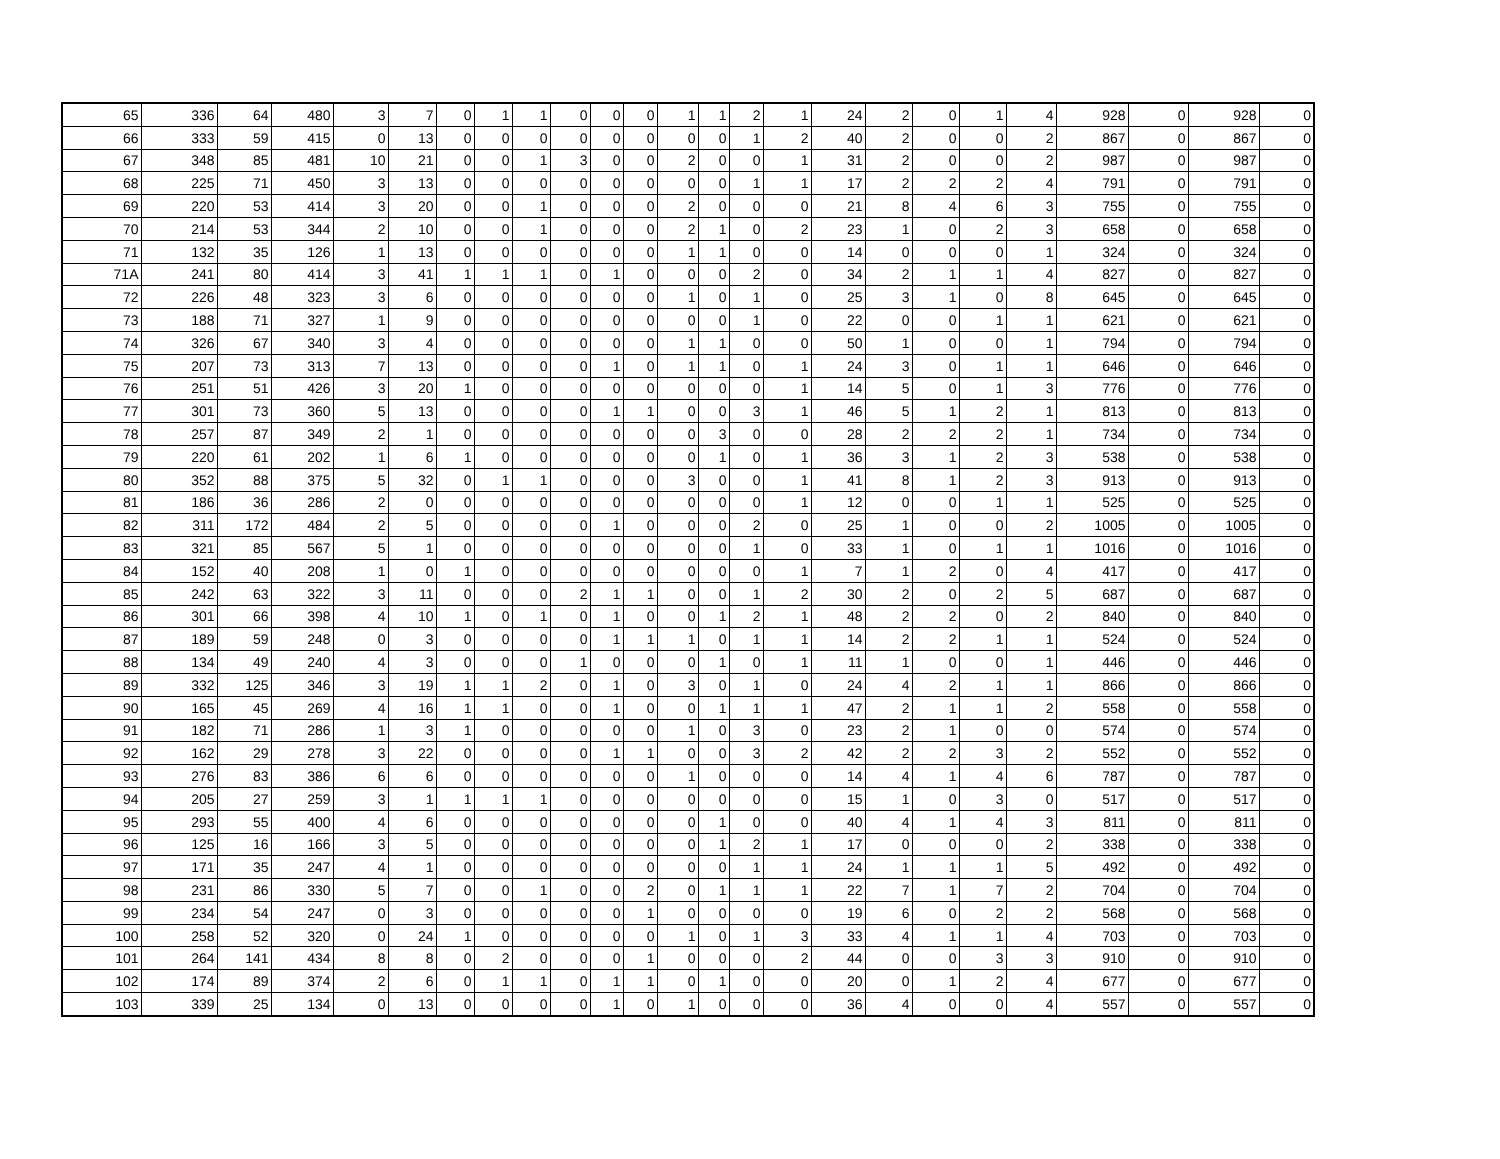| 65 | 336 | 64 | 480 | 3 | 7 | 0 | 1 | 1 | 0 | 0 | 0 | 1 | 1 | 2 | 1 | 24 | 2 | 0 | 1 | 4 | 928 | 0 | 928 | 0 |
| 66 | 333 | 59 | 415 | 0 | 13 | 0 | 0 | 0 | 0 | 0 | 0 | 0 | 0 | 1 | 2 | 40 | 2 | 0 | 0 | 2 | 867 | 0 | 867 | 0 |
| 67 | 348 | 85 | 481 | 10 | 21 | 0 | 0 | 1 | 3 | 0 | 0 | 2 | 0 | 0 | 1 | 31 | 2 | 0 | 0 | 2 | 987 | 0 | 987 | 0 |
| 68 | 225 | 71 | 450 | 3 | 13 | 0 | 0 | 0 | 0 | 0 | 0 | 0 | 0 | 1 | 1 | 17 | 2 | 2 | 2 | 4 | 791 | 0 | 791 | 0 |
| 69 | 220 | 53 | 414 | 3 | 20 | 0 | 0 | 1 | 0 | 0 | 0 | 2 | 0 | 0 | 0 | 21 | 8 | 4 | 6 | 3 | 755 | 0 | 755 | 0 |
| 70 | 214 | 53 | 344 | 2 | 10 | 0 | 0 | 1 | 0 | 0 | 0 | 2 | 1 | 0 | 2 | 23 | 1 | 0 | 2 | 3 | 658 | 0 | 658 | 0 |
| 71 | 132 | 35 | 126 | 1 | 13 | 0 | 0 | 0 | 0 | 0 | 0 | 1 | 1 | 0 | 0 | 14 | 0 | 0 | 0 | 1 | 324 | 0 | 324 | 0 |
| 71A | 241 | 80 | 414 | 3 | 41 | 1 | 1 | 1 | 0 | 1 | 0 | 0 | 0 | 2 | 0 | 34 | 2 | 1 | 1 | 4 | 827 | 0 | 827 | 0 |
| 72 | 226 | 48 | 323 | 3 | 6 | 0 | 0 | 0 | 0 | 0 | 0 | 1 | 0 | 1 | 0 | 25 | 3 | 1 | 0 | 8 | 645 | 0 | 645 | 0 |
| 73 | 188 | 71 | 327 | 1 | 9 | 0 | 0 | 0 | 0 | 0 | 0 | 0 | 0 | 1 | 0 | 22 | 0 | 0 | 1 | 1 | 621 | 0 | 621 | 0 |
| 74 | 326 | 67 | 340 | 3 | 4 | 0 | 0 | 0 | 0 | 0 | 0 | 1 | 1 | 0 | 0 | 50 | 1 | 0 | 0 | 1 | 794 | 0 | 794 | 0 |
| 75 | 207 | 73 | 313 | 7 | 13 | 0 | 0 | 0 | 0 | 1 | 0 | 1 | 1 | 0 | 1 | 24 | 3 | 0 | 1 | 1 | 646 | 0 | 646 | 0 |
| 76 | 251 | 51 | 426 | 3 | 20 | 1 | 0 | 0 | 0 | 0 | 0 | 0 | 0 | 0 | 1 | 14 | 5 | 0 | 1 | 3 | 776 | 0 | 776 | 0 |
| 77 | 301 | 73 | 360 | 5 | 13 | 0 | 0 | 0 | 0 | 1 | 1 | 0 | 0 | 3 | 1 | 46 | 5 | 1 | 2 | 1 | 813 | 0 | 813 | 0 |
| 78 | 257 | 87 | 349 | 2 | 1 | 0 | 0 | 0 | 0 | 0 | 0 | 0 | 3 | 0 | 0 | 28 | 2 | 2 | 2 | 1 | 734 | 0 | 734 | 0 |
| 79 | 220 | 61 | 202 | 1 | 6 | 1 | 0 | 0 | 0 | 0 | 0 | 0 | 1 | 0 | 1 | 36 | 3 | 1 | 2 | 3 | 538 | 0 | 538 | 0 |
| 80 | 352 | 88 | 375 | 5 | 32 | 0 | 1 | 1 | 0 | 0 | 0 | 3 | 0 | 0 | 1 | 41 | 8 | 1 | 2 | 3 | 913 | 0 | 913 | 0 |
| 81 | 186 | 36 | 286 | 2 | 0 | 0 | 0 | 0 | 0 | 0 | 0 | 0 | 0 | 0 | 1 | 12 | 0 | 0 | 1 | 1 | 525 | 0 | 525 | 0 |
| 82 | 311 | 172 | 484 | 2 | 5 | 0 | 0 | 0 | 0 | 1 | 0 | 0 | 0 | 2 | 0 | 25 | 1 | 0 | 0 | 2 | 1005 | 0 | 1005 | 0 |
| 83 | 321 | 85 | 567 | 5 | 1 | 0 | 0 | 0 | 0 | 0 | 0 | 0 | 0 | 1 | 0 | 33 | 1 | 0 | 1 | 1 | 1016 | 0 | 1016 | 0 |
| 84 | 152 | 40 | 208 | 1 | 0 | 1 | 0 | 0 | 0 | 0 | 0 | 0 | 0 | 0 | 1 | 7 | 1 | 2 | 0 | 4 | 417 | 0 | 417 | 0 |
| 85 | 242 | 63 | 322 | 3 | 11 | 0 | 0 | 0 | 2 | 1 | 1 | 0 | 0 | 1 | 2 | 30 | 2 | 0 | 2 | 5 | 687 | 0 | 687 | 0 |
| 86 | 301 | 66 | 398 | 4 | 10 | 1 | 0 | 1 | 0 | 1 | 0 | 0 | 1 | 2 | 1 | 48 | 2 | 2 | 0 | 2 | 840 | 0 | 840 | 0 |
| 87 | 189 | 59 | 248 | 0 | 3 | 0 | 0 | 0 | 0 | 1 | 1 | 1 | 0 | 1 | 1 | 14 | 2 | 2 | 1 | 1 | 524 | 0 | 524 | 0 |
| 88 | 134 | 49 | 240 | 4 | 3 | 0 | 0 | 0 | 1 | 0 | 0 | 0 | 1 | 0 | 1 | 11 | 1 | 0 | 0 | 1 | 446 | 0 | 446 | 0 |
| 89 | 332 | 125 | 346 | 3 | 19 | 1 | 1 | 2 | 0 | 1 | 0 | 3 | 0 | 1 | 0 | 24 | 4 | 2 | 1 | 1 | 866 | 0 | 866 | 0 |
| 90 | 165 | 45 | 269 | 4 | 16 | 1 | 1 | 0 | 0 | 1 | 0 | 0 | 1 | 1 | 1 | 47 | 2 | 1 | 1 | 2 | 558 | 0 | 558 | 0 |
| 91 | 182 | 71 | 286 | 1 | 3 | 1 | 0 | 0 | 0 | 0 | 0 | 1 | 0 | 3 | 0 | 23 | 2 | 1 | 0 | 0 | 574 | 0 | 574 | 0 |
| 92 | 162 | 29 | 278 | 3 | 22 | 0 | 0 | 0 | 0 | 1 | 1 | 0 | 0 | 3 | 2 | 42 | 2 | 2 | 3 | 2 | 552 | 0 | 552 | 0 |
| 93 | 276 | 83 | 386 | 6 | 6 | 0 | 0 | 0 | 0 | 0 | 0 | 1 | 0 | 0 | 0 | 14 | 4 | 1 | 4 | 6 | 787 | 0 | 787 | 0 |
| 94 | 205 | 27 | 259 | 3 | 1 | 1 | 1 | 1 | 0 | 0 | 0 | 0 | 0 | 0 | 0 | 15 | 1 | 0 | 3 | 0 | 517 | 0 | 517 | 0 |
| 95 | 293 | 55 | 400 | 4 | 6 | 0 | 0 | 0 | 0 | 0 | 0 | 0 | 1 | 0 | 0 | 40 | 4 | 1 | 4 | 3 | 811 | 0 | 811 | 0 |
| 96 | 125 | 16 | 166 | 3 | 5 | 0 | 0 | 0 | 0 | 0 | 0 | 0 | 1 | 2 | 1 | 17 | 0 | 0 | 0 | 2 | 338 | 0 | 338 | 0 |
| 97 | 171 | 35 | 247 | 4 | 1 | 0 | 0 | 0 | 0 | 0 | 0 | 0 | 0 | 1 | 1 | 24 | 1 | 1 | 1 | 5 | 492 | 0 | 492 | 0 |
| 98 | 231 | 86 | 330 | 5 | 7 | 0 | 0 | 1 | 0 | 0 | 2 | 0 | 1 | 1 | 1 | 22 | 7 | 1 | 7 | 2 | 704 | 0 | 704 | 0 |
| 99 | 234 | 54 | 247 | 0 | 3 | 0 | 0 | 0 | 0 | 0 | 1 | 0 | 0 | 0 | 0 | 19 | 6 | 0 | 2 | 2 | 568 | 0 | 568 | 0 |
| 100 | 258 | 52 | 320 | 0 | 24 | 1 | 0 | 0 | 0 | 0 | 0 | 1 | 0 | 1 | 3 | 33 | 4 | 1 | 1 | 4 | 703 | 0 | 703 | 0 |
| 101 | 264 | 141 | 434 | 8 | 8 | 0 | 2 | 0 | 0 | 0 | 1 | 0 | 0 | 0 | 2 | 44 | 0 | 0 | 3 | 3 | 910 | 0 | 910 | 0 |
| 102 | 174 | 89 | 374 | 2 | 6 | 0 | 1 | 1 | 0 | 1 | 1 | 0 | 1 | 0 | 0 | 20 | 0 | 1 | 2 | 4 | 677 | 0 | 677 | 0 |
| 103 | 339 | 25 | 134 | 0 | 13 | 0 | 0 | 0 | 0 | 1 | 0 | 1 | 0 | 0 | 0 | 36 | 4 | 0 | 0 | 4 | 557 | 0 | 557 | 0 |